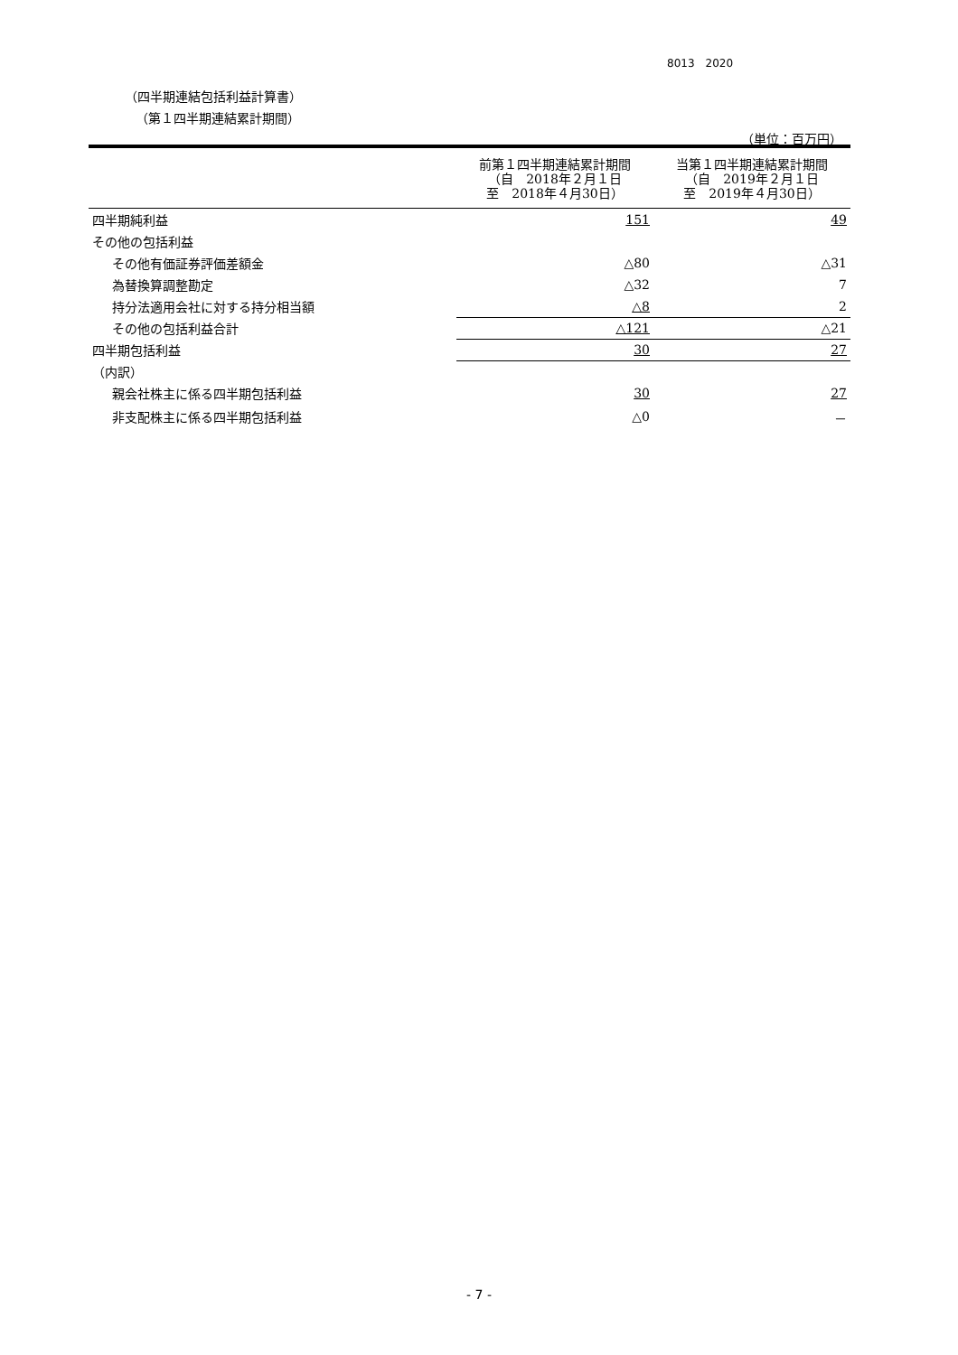8013　2020
（四半期連結包括利益計算書）
（第１四半期連結累計期間）
（単位：百万円）
| | 前第１四半期連結累計期間 （自 2018年２月１日 至 2018年４月30日） | 当第１四半期連結累計期間 （自 2019年２月１日 至 2019年４月30日） |
| --- | --- | --- |
| 四半期純利益 | 151 | 49 |
| その他の包括利益 | | |
| その他有価証券評価差額金 | △80 | △31 |
| 為替換算調整勘定 | △32 | 7 |
| 持分法適用会社に対する持分相当額 | △8 | 2 |
| その他の包括利益合計 | △121 | △21 |
| 四半期包括利益 | 30 | 27 |
| （内訳） | | |
| 親会社株主に係る四半期包括利益 | 30 | 27 |
| 非支配株主に係る四半期包括利益 | △0 | － |
- 7 -